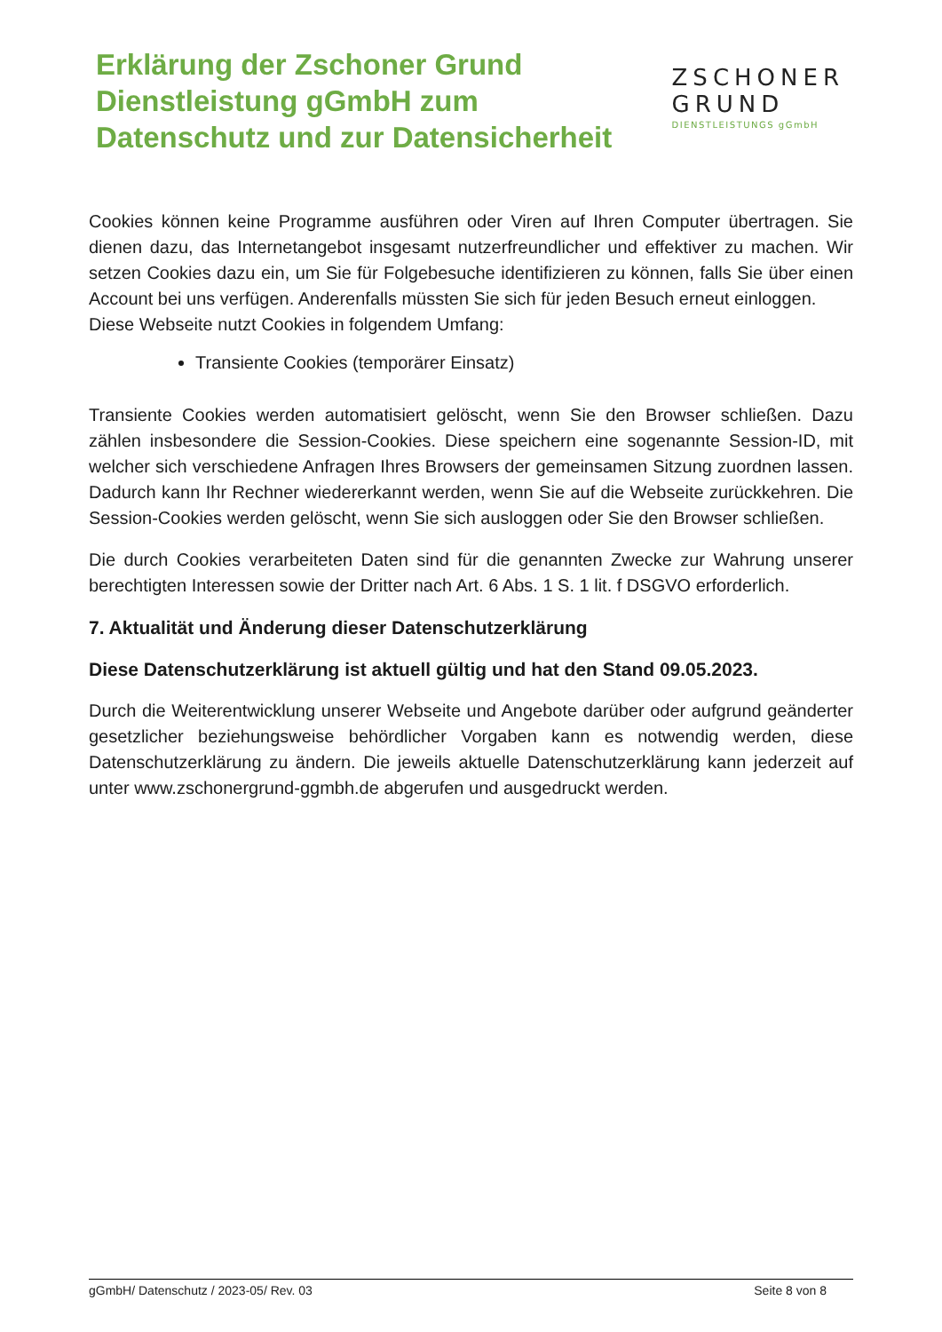Erklärung der Zschoner Grund
Dienstleistung gGmbH zum
Datenschutz und zur Datensicherheit
ZSCHONER
GRUND
DIENSTLEISTUNGS gGmbH
Cookies können keine Programme ausführen oder Viren auf Ihren Computer übertragen. Sie dienen dazu, das Internetangebot insgesamt nutzerfreundlicher und effektiver zu machen. Wir setzen Cookies dazu ein, um Sie für Folgebesuche identifizieren zu können, falls Sie über einen Account bei uns verfügen. Anderenfalls müssten Sie sich für jeden Besuch erneut einloggen.
Diese Webseite nutzt Cookies in folgendem Umfang:
Transiente Cookies (temporärer Einsatz)
Transiente Cookies werden automatisiert gelöscht, wenn Sie den Browser schließen. Dazu zählen insbesondere die Session-Cookies. Diese speichern eine sogenannte Session-ID, mit welcher sich verschiedene Anfragen Ihres Browsers der gemeinsamen Sitzung zuordnen lassen. Dadurch kann Ihr Rechner wiedererkannt werden, wenn Sie auf die Webseite zurückkehren. Die Session-Cookies werden gelöscht, wenn Sie sich ausloggen oder Sie den Browser schließen.
Die durch Cookies verarbeiteten Daten sind für die genannten Zwecke zur Wahrung unserer berechtigten Interessen sowie der Dritter nach Art. 6 Abs. 1 S. 1 lit. f DSGVO erforderlich.
7. Aktualität und Änderung dieser Datenschutzerklärung
Diese Datenschutzerklärung ist aktuell gültig und hat den Stand 09.05.2023.
Durch die Weiterentwicklung unserer Webseite und Angebote darüber oder aufgrund geänderter gesetzlicher beziehungsweise behördlicher Vorgaben kann es notwendig werden, diese Datenschutzerklärung zu ändern. Die jeweils aktuelle Datenschutzerklärung kann jederzeit auf unter www.zschonergrund-ggmbh.de abgerufen und ausgedruckt werden.
gGmbH/ Datenschutz / 2023-05/ Rev. 03 Seite 8 von 8